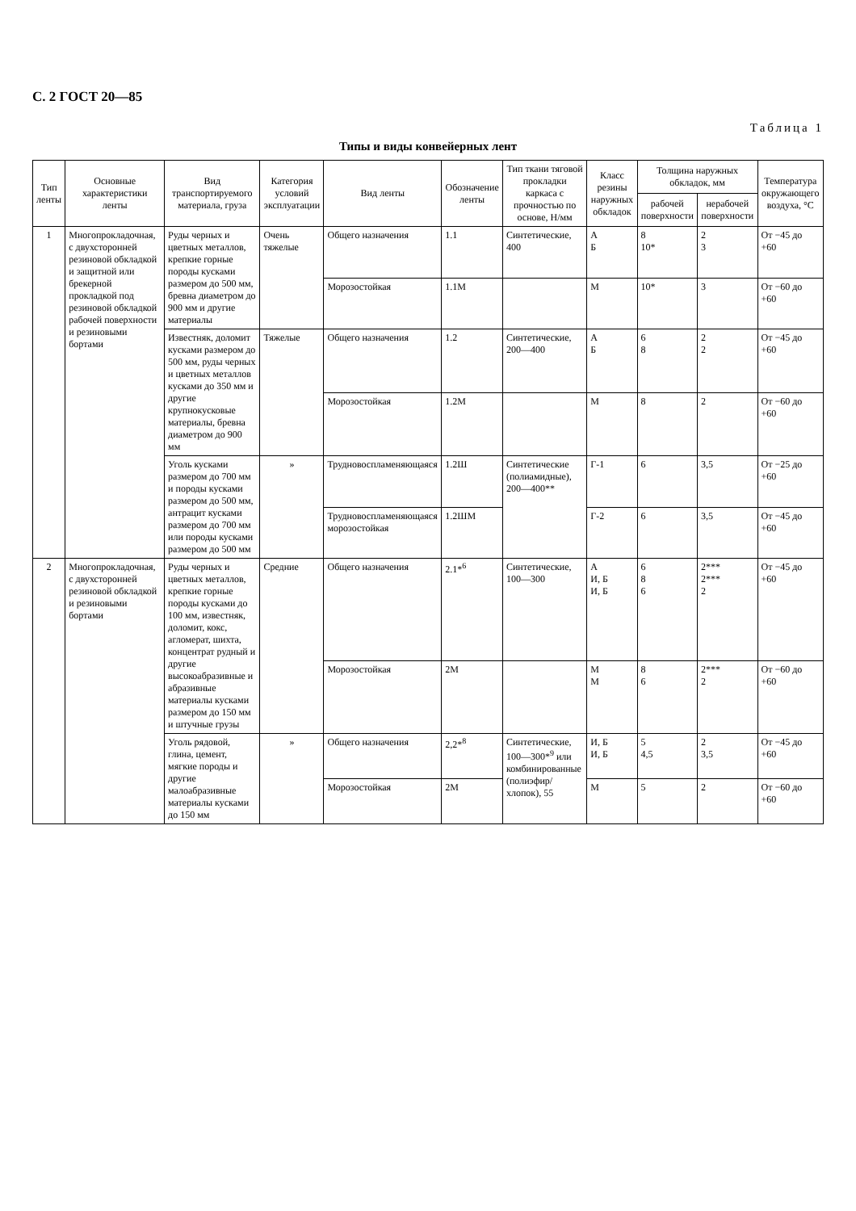С. 2 ГОСТ 20—85
Таблица 1
Типы и виды конвейерных лент
| Тип ленты | Основные характеристики ленты | Вид транспортируемого материала, груза | Категория условий эксплуатации | Вид ленты | Обозначение ленты | Тип ткани тяговой прокладки каркаса с прочностью по основе, Н/мм | Класс резины наружных обкладок | Толщина наружных обкладок, мм | | Температура окружающего воздуха, °С |
| --- | --- | --- | --- | --- | --- | --- | --- | --- | --- | --- |
| | | | | | | | | рабочей поверхности | нерабочей поверхности | |
| 1 | Многопрокладочная, с двухсторонней резиновой обкладкой и защитной или брекерной прокладкой под резиновой обкладкой рабочей поверхности и резиновыми бортами | Руды черных и цветных металлов, крепкие горные породы кусками размером до 500 мм, бревна диаметром до 900 мм и другие материалы | Очень тяжелые | Общего назначения | 1.1 | Синтетические, 400 | А Б | 8 10* | 2 3 | От −45 до +60 |
| | | | | Морозостойкая | 1.1М | | М | 10* | 3 | От −60 до +60 |
| | | Известняк, доломит кусками размером до 500 мм, руды черных и цветных металлов кусками до 350 мм и другие крупнокусковые материалы, бревна диаметром до 900 мм | Тяжелые | Общего назначения | 1.2 | Синтетические, 200—400 | А Б | 6 8 | 2 2 | От −45 до +60 |
| | | | | Морозостойкая | 1.2М | | М | 8 | 2 | От −60 до +60 |
| | | Уголь кусками размером до 700 мм и породы кусками размером до 500 мм, антрацит кусками размером до 700 мм или породы кусками размером до 500 мм | » | Трудновоспламеняющаяся | 1.2Ш | Синтетические (полиамидные), 200—400** | Г-1 | 6 | 3,5 | От −25 до +60 |
| | | | | Трудновоспламеняющаяся морозостойкая | 1.2ШМ | | Г-2 | 6 | 3,5 | От −45 до +60 |
| 2 | Многопрокладочная, с двухсторонней резиновой обкладкой и резиновыми бортами | Руды черных и цветных металлов, крепкие горные породы кусками до 100 мм, известняк, доломит, кокс, агломерат, шихта, концентрат рудный и другие высокоабразивные и абразивные материалы кусками размером до 150 мм и штучные грузы | Средние | Общего назначения | 2.1*<sup>6</sup> | Синтетические, 100—300 | А И, Б И, Б | 6 8 6 | 2*** 2*** 2 | От −45 до +60 |
| | | | | Морозостойкая | 2М | | М М | 8 6 | 2*** 2 | От −60 до +60 |
| | | Уголь рядовой, глина, цемент, мягкие породы и другие малоабразивные материалы кусками до 150 мм | » | Общего назначения | 2,2*<sup>8</sup> | Синтетические, 100—300*<sup>9</sup> или комбинированные (полиэфир/хлопок), 55 | И, Б И, Б | 5 4,5 | 2 3,5 | От −45 до +60 |
| | | | | Морозостойкая | 2М | | М | 5 | 2 | От −60 до +60 |